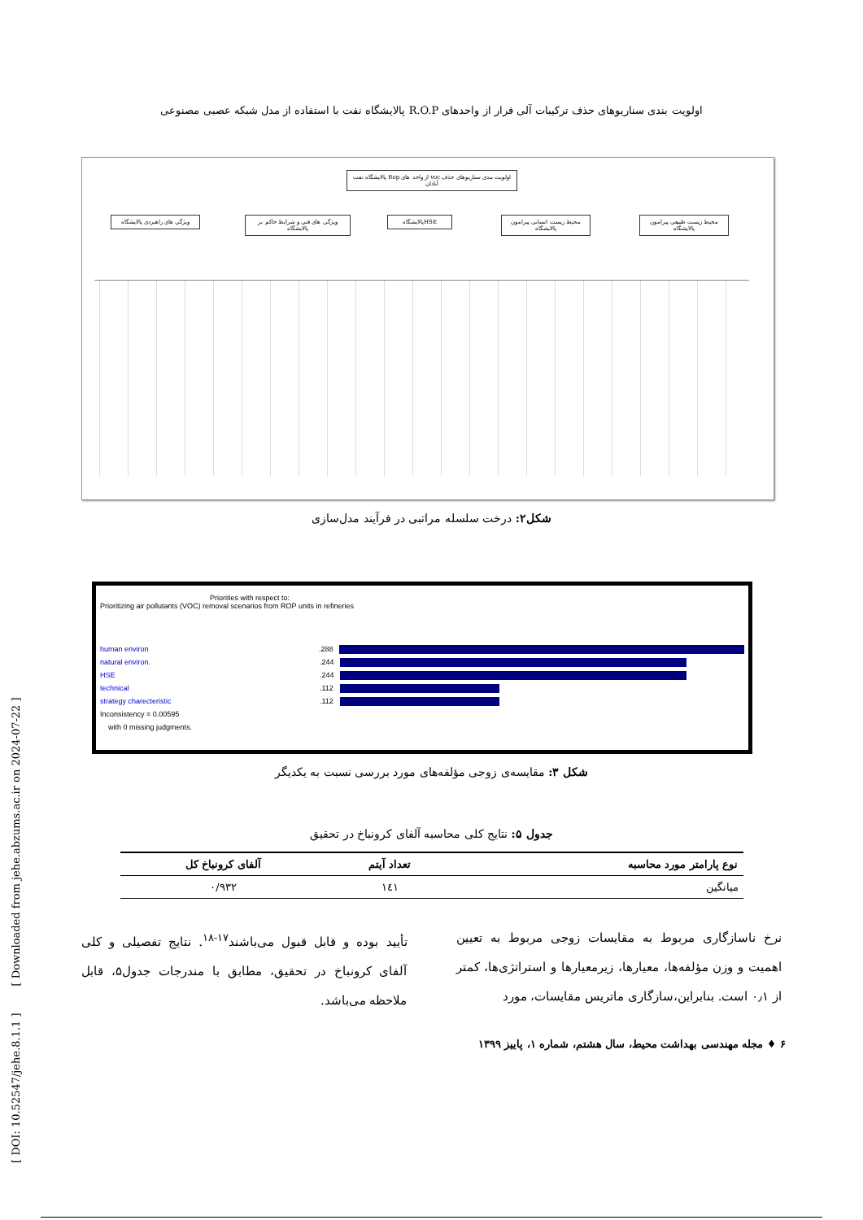اولویت بندی سناریوهای حذف ترکیبات آلی فرار از واحدهای R.O.P پالایشگاه نفت با استفاده از مدل شبکه عصبی مصنوعی
اولویت بندی سناریوهای حذف voc از واحد های Rop پالایشگاه نفت آبادان
محیط زیست طبیعی پیرامون پالایشگاه
محیط زیست انسانی پیرامون پالایشگاه
HSEپالایشگاه
ویژگی های فنی و شرایط حاکم بر پالایشگاه
ویژگی های راهبردی پالایشگاه
شکل۲: درخت سلسله مراتبی در فرآیند مدل‌سازی
Priorities with respect to:
Prioritizing air pollutants (VOC) removal scenarios from ROP units in refineries
human environ.288
natural environ..244
HSE.244
technical.112
strategy charecteristic.112
Inconsistency = 0.00595
with 0 missing judgments.
شکل ۳: مقایسه‌ی زوجی مؤلفه‌های مورد بررسی نسبت به یکدیگر
جدول ۵: نتایج کلی محاسبه آلفای کرونباخ در تحقیق
| نوع پارامتر مورد محاسبه | تعداد آیتم | آلفای کرونباخ کل |
| --- | --- | --- |
| میانگین | ۱٤۱ | ۰/۹۳۲ |
نرخ ناسازگاری مربوط به مقایسات زوجی مربوط به تعیین اهمیت و وزن مؤلفه‌ها، معیارها، زیرمعیارها و استراتژی‌ها، کمتر از ۰٫۱ است. بنابراین،سازگاری ماتریس مقایسات، مورد
تأیید بوده و قابل قبول می‌باشند<sup>۱۷-۱۸</sup>. نتایج تفصیلی و کلی آلفای کرونباخ در تحقیق، مطابق با مندرجات جدول۵، قابل ملاحظه می‌باشد.
۶ ♦ مجله مهندسی بهداشت محیط، سال هشتم، شماره ۱، پاییز ۱۳۹۹
[ DOI: 10.52547/jehe.8.1.1 ] [ Downloaded from jehe.abzums.ac.ir on 2024-07-22 ]